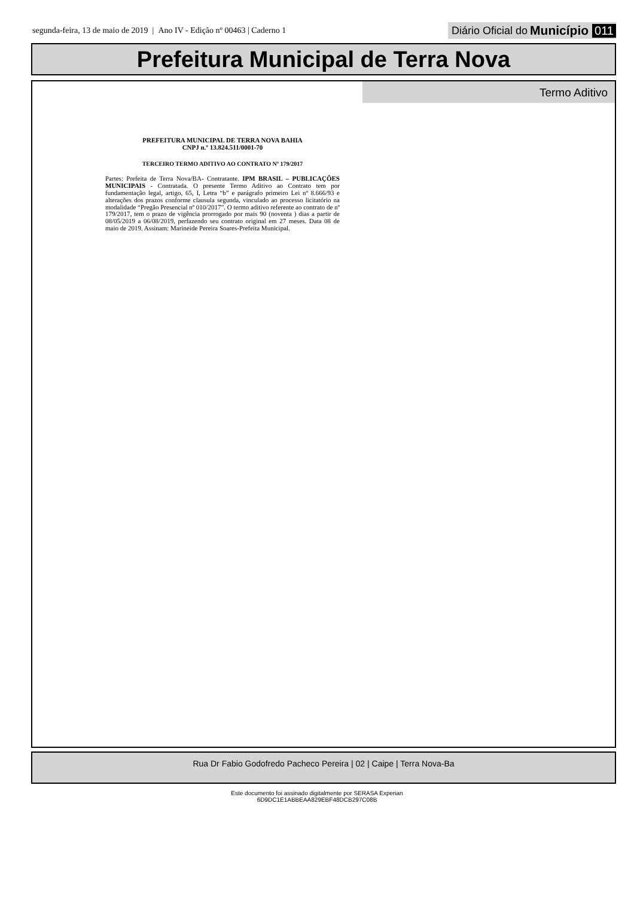segunda-feira, 13 de maio de 2019 | Ano IV - Edição nº 00463 | Caderno 1
Diário Oficial do Município 011
Prefeitura Municipal de Terra Nova
Termo Aditivo
PREFEITURA MUNICIPAL DE TERRA NOVA BAHIA
CNPJ n.º 13.824.511/0001-70
TERCEIRO TERMO ADITIVO AO CONTRATO Nº 179/2017
Partes: Prefeita de Terra Nova/BA- Contratante. IPM BRASIL – PUBLICAÇÕES MUNICIPAIS - Contratada. O presente Termo Aditivo ao Contrato tem por fundamentação legal, artigo, 65, I, Letra “b” e parágrafo primeiro Lei nº 8.666/93 e alterações dos prazos conforme clausula segunda, vinculado ao processo licitatório na modalidade “Pregão Presencial nº 010/2017”. O termo aditivo referente ao contrato de nº 179/2017, tem o prazo de vigência prorrogado por mais 90 (noventa ) dias a partir de 08/05/2019 a 06/08/2019, perfazendo seu contrato original em 27 meses. Data 08 de maio de 2019. Assinam: Marineide Pereira Soares-Prefeita Municipal.
Rua Dr Fabio Godofredo Pacheco Pereira | 02 | Caipe | Terra Nova-Ba
Este documento foi assinado digitalmente por SERASA Experian
6D9DC1E1ABBEAA829EBF48DCB297C08B